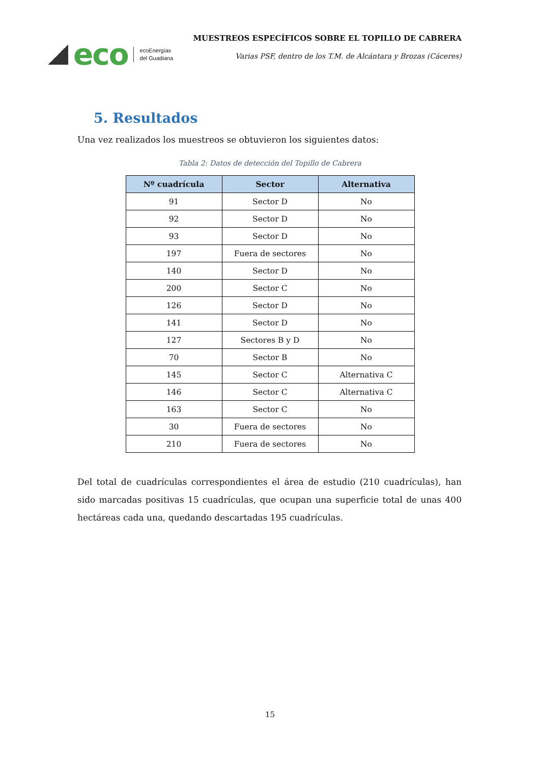eco ecoEnergías
del Guadiana
MUESTREOS ESPECÍFICOS SOBRE EL TOPILLO DE CABRERA
Varias PSF, dentro de los T.M. de Alcántara y Brozas (Cáceres)
5. Resultados
Una vez realizados los muestreos se obtuvieron los siguientes datos:
Tabla 2: Datos de detección del Topillo de Cabrera
| Nº cuadrícula | Sector | Alternativa |
| --- | --- | --- |
| 91 | Sector D | No |
| 92 | Sector D | No |
| 93 | Sector D | No |
| 197 | Fuera de sectores | No |
| 140 | Sector D | No |
| 200 | Sector C | No |
| 126 | Sector D | No |
| 141 | Sector D | No |
| 127 | Sectores B y D | No |
| 70 | Sector B | No |
| 145 | Sector C | Alternativa C |
| 146 | Sector C | Alternativa C |
| 163 | Sector C | No |
| 30 | Fuera de sectores | No |
| 210 | Fuera de sectores | No |
Del total de cuadrículas correspondientes el área de estudio (210 cuadrículas), han sido marcadas positivas 15 cuadrículas, que ocupan una superficie total de unas 400 hectáreas cada una, quedando descartadas 195 cuadrículas.
15